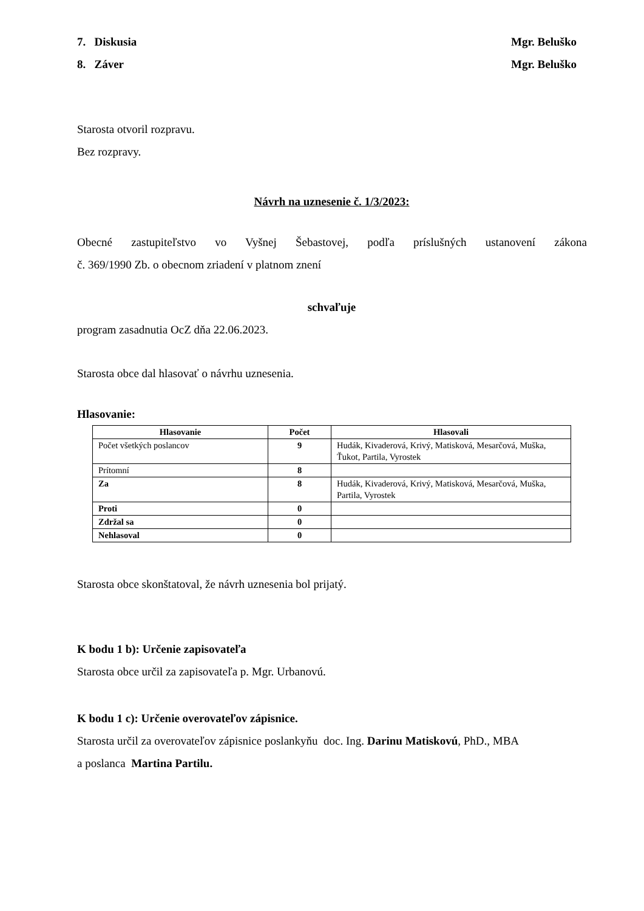7. Diskusia Mgr. Beluško
8. Záver Mgr. Beluško
Starosta otvoril rozpravu.
Bez rozpravy.
Návrh na uznesenie č. 1/3/2023:
Obecné zastupiteľstvo vo Vyšnej Šebastovej, podľa príslušných ustanovení zákona
č. 369/1990 Zb. o obecnom zriadení v platnom znení
schvaľuje
program zasadnutia OcZ dňa 22.06.2023.
Starosta obce dal hlasovať o návrhu uznesenia.
Hlasovanie:
| Hlasovanie | Počet | Hlasovali |
| --- | --- | --- |
| Počet všetkých poslancov | 9 | Hudák, Kivaderová, Krivý, Matisková, Mesarčová, Muška, Ťukot, Partila, Vyrostek |
| Prítomní | 8 | |
| Za | 8 | Hudák, Kivaderová, Krivý, Matisková, Mesarčová, Muška, Partila, Vyrostek |
| Proti | 0 | |
| Zdržal sa | 0 | |
| Nehlasoval | 0 | |
Starosta obce skonštatoval, že návrh uznesenia bol prijatý.
K bodu 1 b): Určenie zapisovateľa
Starosta obce určil za zapisovateľa p. Mgr. Urbanovú.
K bodu 1 c): Určenie overovateľov zápisnice.
Starosta určil za overovateľov zápisnice poslankyňu doc. Ing. Darinu Matiskovú, PhD., MBA
a poslanca Martina Partilu.